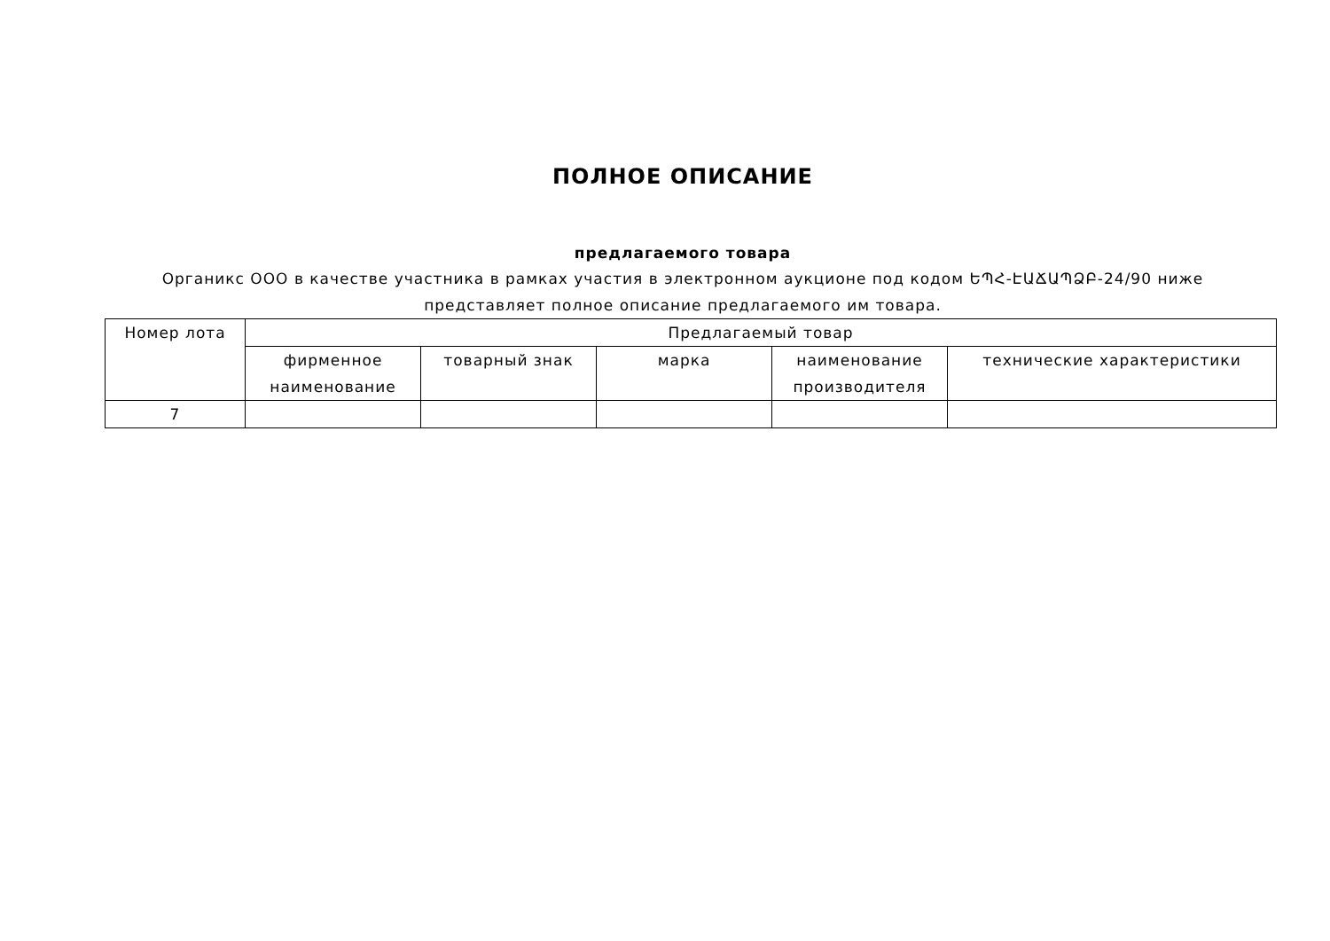ПОЛНОЕ ОПИСАНИЕ
предлагаемого товара
Органикс ООО в качестве участника в рамках участия в электронном аукционе под кодом ԵՊՀ-ԷԱՃԱՊՁԲ-24/90 ниже представляет полное описание предлагаемого им товара.
| Номер лота | Предлагаемый товар | | | | |
| | фирменное наименование | товарный знак | марка | наименование производителя | технические характеристики |
| 7 | | | | | |